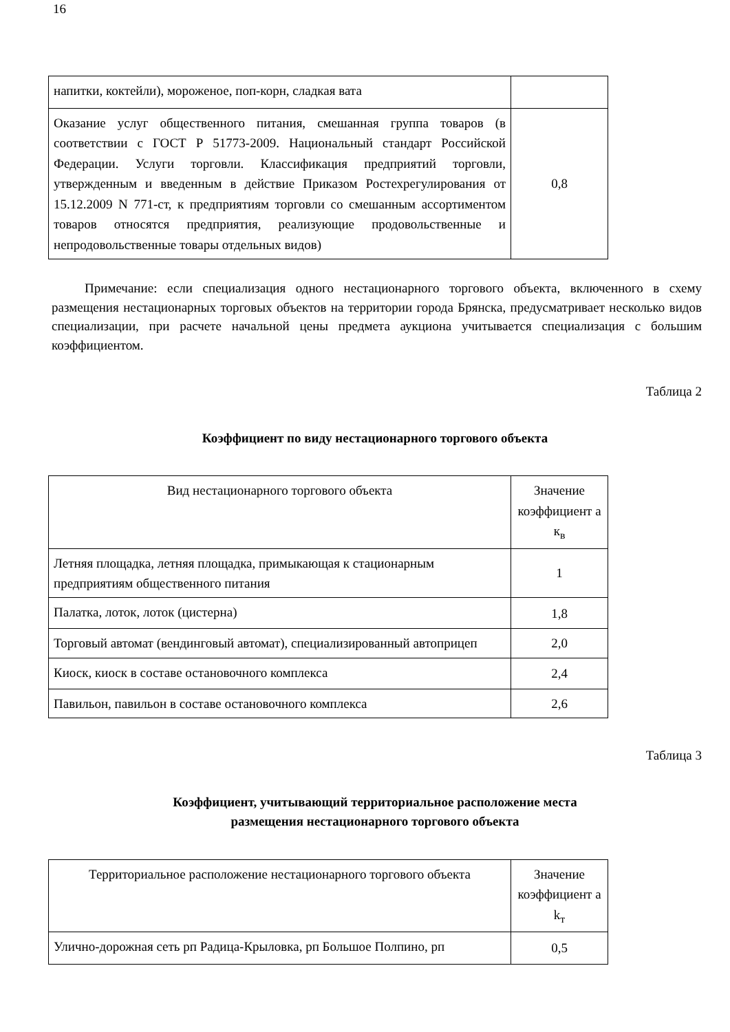16
| напитки, коктейли), мороженое, поп-корн, сладкая вата | |
| Оказание услуг общественного питания, смешанная группа товаров (в соответствии с ГОСТ Р 51773-2009. Национальный стандарт Российской Федерации. Услуги торговли. Классификация предприятий торговли, утвержденным и введенным в действие Приказом Ростехрегулирования от 15.12.2009 N 771-ст, к предприятиям торговли со смешанным ассортиментом товаров относятся предприятия, реализующие продовольственные и непродовольственные товары отдельных видов) | 0,8 |
Примечание: если специализация одного нестационарного торгового объекта, включенного в схему размещения нестационарных торговых объектов на территории города Брянска, предусматривает несколько видов специализации, при расчете начальной цены предмета аукциона учитывается специализация с большим коэффициентом.
Таблица 2
Коэффициент по виду нестационарного торгового объекта
| Вид нестационарного торгового объекта | Значение коэффициент а к<sub>в</sub> |
| Летняя площадка, летняя площадка, примыкающая к стационарным предприятиям общественного питания | 1 |
| Палатка, лоток, лоток (цистерна) | 1,8 |
| Торговый автомат (вендинговый автомат), специализированный автоприцеп | 2,0 |
| Киоск, киоск в составе остановочного комплекса | 2,4 |
| Павильон, павильон в составе остановочного комплекса | 2,6 |
Таблица 3
Коэффициент, учитывающий территориальное расположение места
размещения нестационарного торгового объекта
| Территориальное расположение нестационарного торгового объекта | Значение коэффициент а k<sub>т</sub> |
| Улично-дорожная сеть рп Радица-Крыловка, рп Большое Полпино, рп | 0,5 |